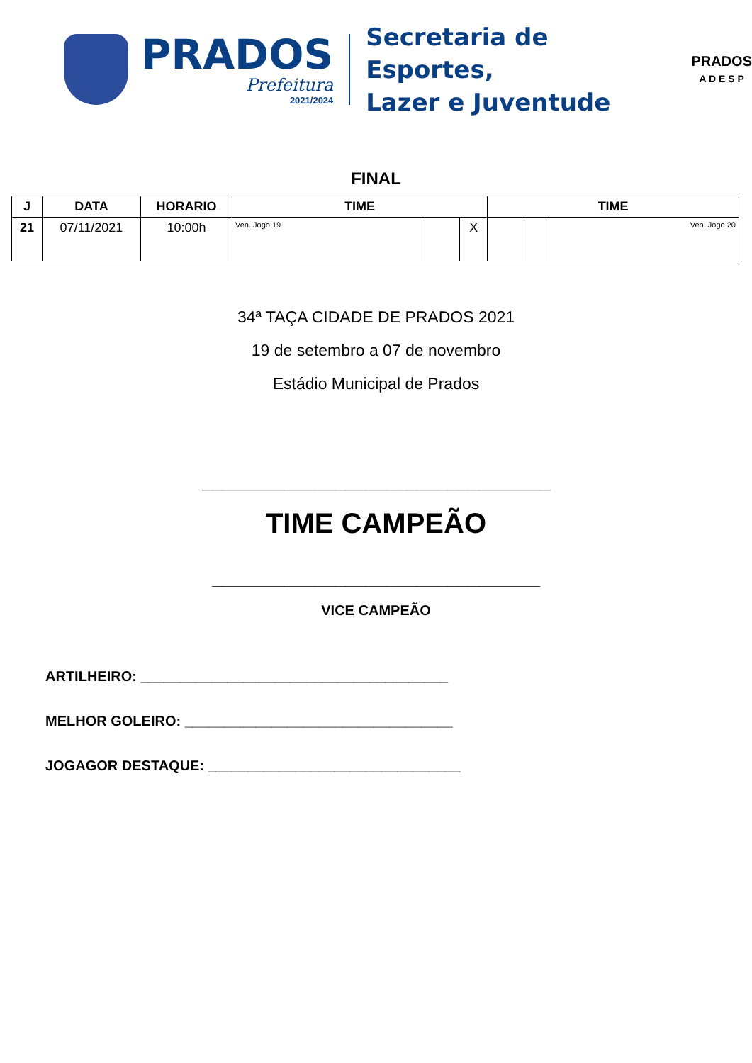PRADOS
Prefeitura
2021/2024
Secretaria de Esportes,
Lazer e Juventude
PRADOS
A D E S P
FINAL
| J | DATA | HORARIO | TIME | | | TIME | | |
| --- | --- | --- | --- | --- | --- | --- | --- | --- |
| 21 | 07/11/2021 | 10:00h | Ven. Jogo 19 | | X | | | Ven. Jogo 20 |
34ª TAÇA CIDADE DE PRADOS 2021
19 de setembro a 07 de novembro
Estádio Municipal de Prados
__________________________________
TIME CAMPEÃO
________________________________
VICE CAMPEÃO
ARTILHEIRO: _______________________________________
MELHOR GOLEIRO: __________________________________
JOGAGOR DESTAQUE: ________________________________